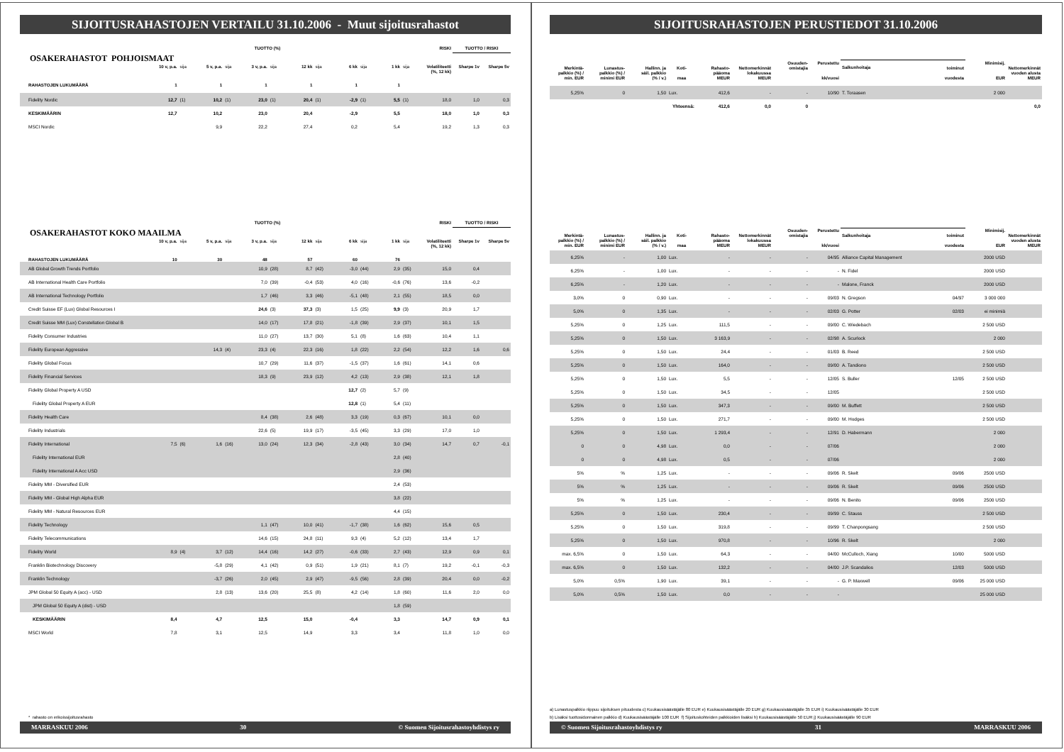SIJOITUSRAHASTOJEN VERTAILU 31.10.2006 - Muut sijoitusrahastot
| | TUOTTO (%) | | RISKI | TUOTTO / RISKI |
| --- | --- | --- | --- | --- |
OSAKERAHASTOT POHJOISMAAT
| | 10 v, p.a. | sija | 5 v, p.a. | sija | 3 v, p.a. | sija | 12 kk | sija | 6 kk | sija | 1 kk | sija | Volatiliteetti | Sharpe 1v | Sharpe 5v |
| --- | --- | --- | --- | --- | --- | --- | --- | --- | --- | --- | --- | --- | --- | --- | --- |
| RAHASTOJEN LUKUMÄÄRÄ | 1 | | 1 | | 1 | | 1 | | 1 | | 1 | | (%, 12 kk) | | |
| Fidelity Nordic | 12,7 | (1) | 10,2 | (1) | 23,0 | (1) | 20,4 | (1) | -2,9 | (1) | 5,5 | (1) | 18,0 | 1,0 | 0,3 |
| KESKIMÄÄRIN | 12,7 | | 10,2 | | 23,0 | | 20,4 | | -2,9 | | 5,5 | | 18,0 | 1,0 | 0,3 |
| MSCI Nordic | | | 9,9 | | 22,2 | | 27,4 | | 0,2 | | 5,4 | | 19,2 | 1,3 | 0,3 |
| | TUOTTO (%) | | RISKI | TUOTTO / RISKI |
| --- | --- | --- | --- | --- |
OSAKERAHASTOT KOKO MAAILMA
| | 10 v, p.a. | sija | 5 v, p.a. | sija | 3 v, p.a. | sija | 12 kk | sija | 6 kk | sija | 1 kk | sija | Volatiliteetti | Sharpe 1v | Sharpe 5v |
| --- | --- | --- | --- | --- | --- | --- | --- | --- | --- | --- | --- | --- | --- | --- | --- |
| RAHASTOJEN LUKUMÄÄRÄ | 10 | | 30 | | 48 | | 57 | | 60 | | 76 | | (%, 12 kk) | | |
| AB Global Growth Trends Portfolio | | | | | 10,9 | (28) | 8,7 | (42) | -3,0 | (44) | 2,9 | (35) | 15,0 | 0,4 | |
| AB International Health Care Portfolio | | | | | 7,0 | (39) | -0,4 | (53) | 4,0 | (16) | -0,6 | (76) | 13,6 | -0,2 | |
| AB International Technology Portfolio | | | | | 1,7 | (46) | 3,3 | (46) | -5,1 | (48) | 2,1 | (55) | 18,5 | 0,0 | |
| Credit Suisse EF (Lux) Global Resources I | | | | | 24,6 | (3) | 37,3 | (3) | 1,5 | (25) | 9,9 | (3) | 20,9 | 1,7 | |
| Credit Suisse MM (Lux) Constellation Global B | | | | | 14,0 | (17) | 17,8 | (21) | -1,8 | (39) | 2,9 | (37) | 10,1 | 1,5 | |
| Fidelity Consumer Industries | | | | | 11,0 | (27) | 13,7 | (30) | 5,1 | (8) | 1,6 | (63) | 10,4 | 1,1 | |
| Fidelity European Aggressive | | | 14,3 | (4) | 23,3 | (4) | 22,3 | (16) | 1,8 | (22) | 2,2 | (54) | 12,2 | 1,6 | 0,6 |
| Fidelity Global Focus | | | | | 10,7 | (29) | 11,6 | (37) | -1,5 | (37) | 1,6 | (61) | 14,1 | 0,6 | |
| Fidelity Financial Services | | | | | 18,3 | (9) | 23,9 | (12) | 4,2 | (13) | 2,9 | (38) | 12,1 | 1,8 | |
| Fidelity Global Property A USD | | | | | | | | | 12,7 | (2) | 5,7 | (9) | | | |
| Fidelity Global Property A EUR | | | | | | | | | 12,8 | (1) | 5,4 | (11) | | | |
| Fidelity Health Care | | | | | 8,4 | (38) | 2,6 | (48) | 3,3 | (19) | 0,3 | (67) | 10,1 | 0,0 | |
| Fidelity Industrials | | | | | 22,6 | (5) | 19,9 | (17) | -3,5 | (45) | 3,3 | (29) | 17,0 | 1,0 | |
| Fidelity International | 7,5 | (6) | 1,6 | (16) | 13,0 | (24) | 12,3 | (34) | -2,8 | (43) | 3,0 | (34) | 14,7 | 0,7 | -0,1 |
| Fidelity International EUR | | | | | | | | | | | 2,8 | (40) | | | |
| Fidelity International A Acc USD | | | | | | | | | | | 2,9 | (36) | | | |
| Fidelity MM - Diversified EUR | | | | | | | | | | | 2,4 | (53) | | | |
| Fidelity MM - Global High Alpha EUR | | | | | | | | | | | 3,8 | (22) | | | |
| Fidelity MM - Natural Resources EUR | | | | | | | | | | | 4,4 | (15) | | | |
| Fidelity Technology | | | | | 1,1 | (47) | 10,0 | (41) | -1,7 | (38) | 1,6 | (62) | 15,6 | 0,5 | |
| Fidelity Telecommunications | | | | | 14,6 | (15) | 24,8 | (11) | 9,3 | (4) | 5,2 | (12) | 13,4 | 1,7 | |
| Fidelity World | 8,9 | (4) | 3,7 | (12) | 14,4 | (16) | 14,2 | (27) | -0,6 | (33) | 2,7 | (43) | 12,9 | 0,9 | 0,1 |
| Franklin Biotechnology Discovery | | | -5,8 | (29) | 4,1 | (42) | 0,9 | (51) | 1,9 | (21) | 8,1 | (7) | 19,2 | -0,1 | -0,3 |
| Franklin Technology | | | -3,7 | (26) | 2,0 | (45) | 2,9 | (47) | -9,5 | (56) | 2,8 | (39) | 20,4 | 0,0 | -0,2 |
| JPM Global 50 Equity A (acc) - USD | | | 2,8 | (13) | 13,6 | (20) | 25,5 | (8) | 4,2 | (14) | 1,8 | (60) | 11,6 | 2,0 | 0,0 |
| JPM Global 50 Equity A (dist) - USD | | | | | | | | | | | 1,8 | (59) | | | |
| KESKIMÄÄRIN | 8,4 | | 4,7 | | 12,5 | | 15,0 | | -0,4 | | 3,3 | | 14,7 | 0,9 | 0,1 |
| MSCI World | 7,8 | | 3,1 | | 12,5 | | 14,9 | | 3,3 | | 3,4 | | 11,8 | 1,0 | 0,0 |
* rahasto on erikoissijoitusrahasto
MARRASKUU 2006 30 © Suomen Sijoitusrahastoyhdistys ry
SIJOITUSRAHASTOJEN PERUSTIEDOT 31.10.2006
| Merkintä- palkkio (%) / min. EUR | Lunastus- palkkio (%) / minimi EUR | Hallinn. ja säil. palkkio (% / v.) | Koti- maa | Rahasto- pääoma MEUR | Nettomerkinnät lokakuussa MEUR | Osuuden- omistajia | Perustettu kk/vuosi | Salkunhoitaja | toiminut vuodesta | Minimisij. EUR | Nettomerkinnät vuoden alusta MEUR |
| --- | --- | --- | --- | --- | --- | --- | --- | --- | --- | --- | --- |
| 5,25% | 0 | 1,50 | Lux. | 412,6 | - | - | 10/90 | T. Toraasen | | 2 000 | |
| | | | Yhteensä: | 412,6 | 0,0 | 0 | | | | | 0,0 |
| Merkintä- palkkio (%) / min. EUR | Lunastus- palkkio (%) / minimi EUR | Hallinn. ja säil. palkkio (% / v.) | Koti- maa | Rahasto- pääoma MEUR | Nettomerkinnät lokakuussa MEUR | Osuuden- omistajia | Perustettu kk/vuosi | Salkunhoitaja | toiminut vuodesta | Minimisij. EUR | Nettomerkinnät vuoden alusta MEUR |
| --- | --- | --- | --- | --- | --- | --- | --- | --- | --- | --- | --- |
| 6,25% | - | 1,00 | Lux. | - | - | - | 04/95 | Alliance Capital Management | | 2000 USD | |
| 6,25% | - | 1,00 | Lux. | - | - | - | - | N. Fidel | | 2000 USD | |
| 6,25% | - | 1,20 | Lux. | - | - | - | - | Malone, Franck | | 2000 USD | |
| 3,0% | 0 | 0,90 | Lux. | - | - | - | 09/03 | N. Gregson | 04/97 | 3 000 000 | |
| 5,0% | 0 | 1,35 | Lux. | - | - | - | 02/03 | G. Potter | 02/03 | ei minimiä | |
| 5,25% | 0 | 1,25 | Lux. | 111,5 | - | - | 09/00 | C. Wiedebach | | 2 500 USD | |
| 5,25% | 0 | 1,50 | Lux. | 3 163,9 | - | - | 02/98 | A. Scurlock | | 2 000 | |
| 5,25% | 0 | 1,50 | Lux. | 24,4 | - | - | 01/03 | B. Reed | | 2 500 USD | |
| 5,25% | 0 | 1,50 | Lux. | 164,0 | - | - | 09/00 | A. Tandiono | | 2 500 USD | |
| 5,25% | 0 | 1,50 | Lux. | 5,5 | - | - | 12/05 | S. Buller | 12/05 | 2 500 USD | |
| 5,25% | 0 | 1,50 | Lux. | 34,5 | - | - | 12/05 | | | 2 500 USD | |
| 5,25% | 0 | 1,50 | Lux. | 347,3 | - | - | 09/00 | M. Buffett | | 2 500 USD | |
| 5,25% | 0 | 1,50 | Lux. | 271,7 | - | - | 09/00 | M. Hodges | | 2 500 USD | |
| 5,25% | 0 | 1,50 | Lux. | 1 293,4 | - | - | 12/91 | D. Habermann | | 2 000 | |
| 0 | 0 | 4,98 | Lux. | 0,0 | - | - | 07/06 | | | 2 000 | |
| 0 | 0 | 4,98 | Lux. | 0,5 | - | - | 07/06 | | | 2 000 | |
| 5% | % | 1,25 | Lux. | - | - | - | 09/06 | R. Skelt | 09/06 | 2500 USD | |
| 5% | % | 1,25 | Lux. | - | - | - | 09/06 | R. Skelt | 09/06 | 2500 USD | |
| 5% | % | 1,25 | Lux. | - | - | - | 09/06 | N. Benito | 09/06 | 2500 USD | |
| 5,25% | 0 | 1,50 | Lux. | 230,4 | - | - | 09/99 | C. Stauss | | 2 500 USD | |
| 5,25% | 0 | 1,50 | Lux. | 319,8 | - | - | 09/99 | T. Chanpongsang | | 2 500 USD | |
| 5,25% | 0 | 1,50 | Lux. | 970,8 | - | - | 10/96 | R. Skelt | | 2 000 | |
| max. 6,5% | 0 | 1,50 | Lux. | 64,3 | - | - | 04/00 | McCulloch, Xiang | 10/00 | 5000 USD | |
| max. 6,5% | 0 | 1,50 | Lux. | 132,2 | - | - | 04/00 | J.P. Scandalios | 12/03 | 5000 USD | |
| 5,0% | 0,5% | 1,90 | Lux. | 39,1 | - | - | - | G. P. Maxwell | 09/06 | 25 000 USD | |
| 5,0% | 0,5% | 1,50 | Lux. | 0,0 | - | - | - | | | 25 000 USD | |
a) Lunastuspalkkio riippuu sijoituksen pituudesta c) Kuukausisäästäjälle 80 EUR e) Kuukausisäästäjälle 20 EUR g) Kuukausisäästäjälle 35 EUR i) Kuukausisäästäjälle 30 EUR
b) Lisäksi tuottosidonnainen palkkio d) Kuukausisäästäjälle 100 EUR f) Sijoituskohteiden palkkioiden lisäksi h) Kuukausisäästäjälle 50 EUR j) Kuukausisäästäjälle 90 EUR
© Suomen Sijoitusrahastoyhdistys ry 31 MARRASKUU 2006